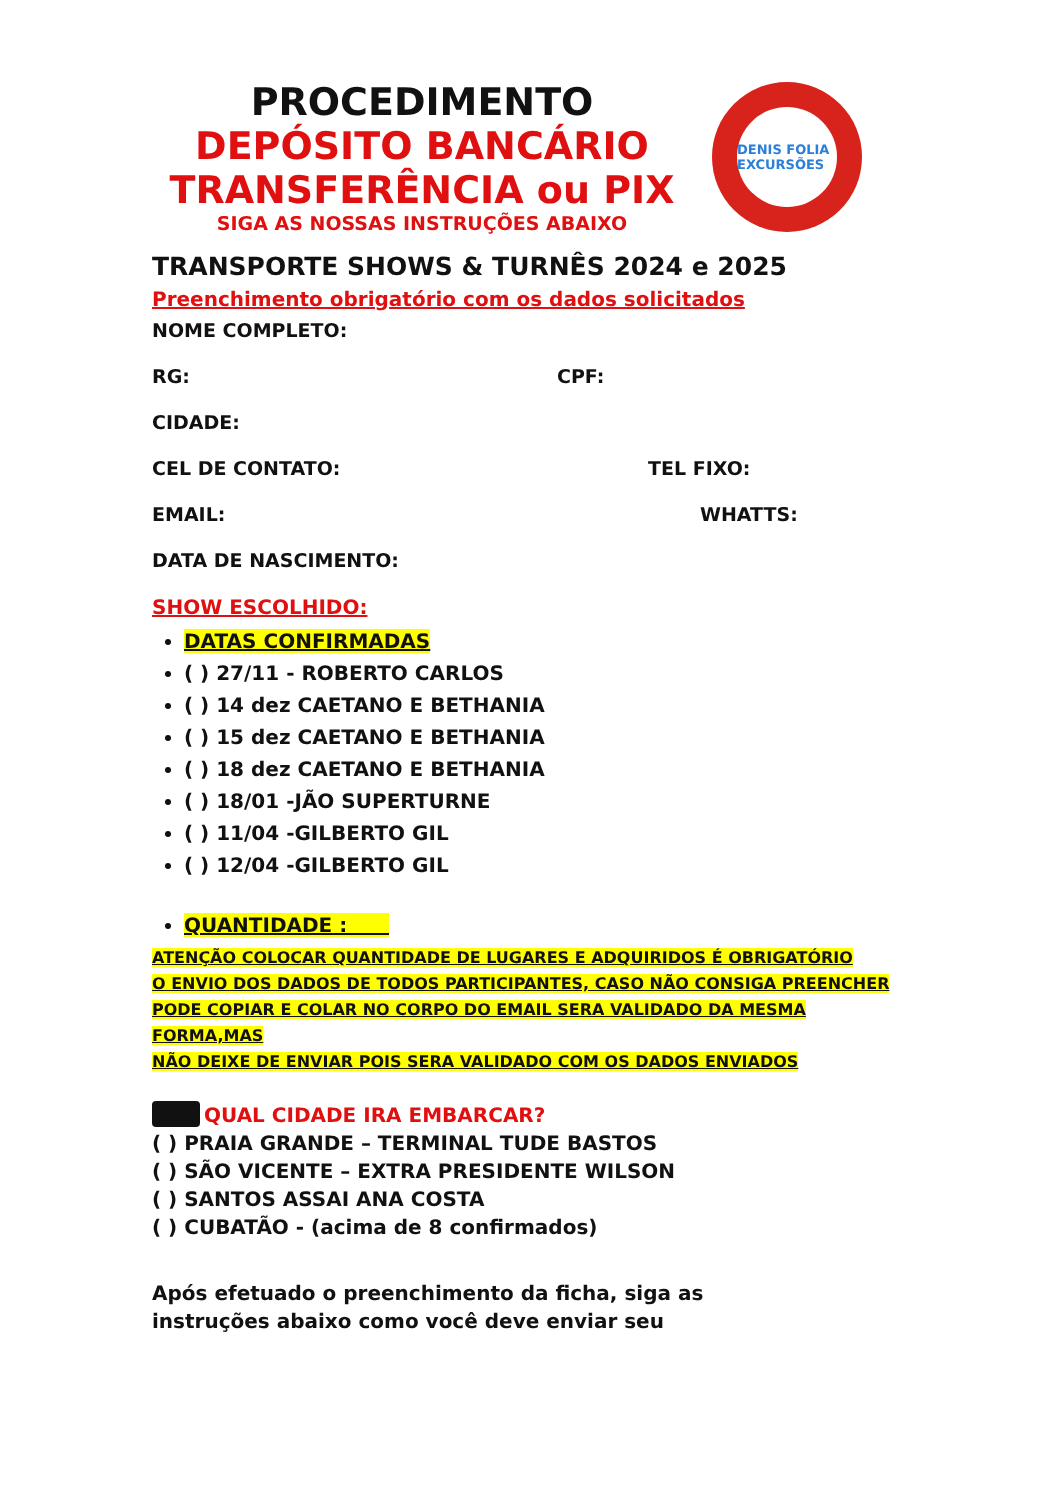PROCEDIMENTO
DEPÓSITO BANCÁRIO
TRANSFERÊNCIA ou PIX
SIGA AS NOSSAS INSTRUÇÕES ABAIXO
DENIS FOLIA EXCURSÕES
TRANSPORTE SHOWS & TURNÊS 2024 e 2025
Preenchimento obrigatório com os dados solicitados
NOME COMPLETO:
RG: CPF:
CIDADE:
CEL DE CONTATO: TEL FIXO:
EMAIL: WHATTS:
DATA DE NASCIMENTO:
SHOW ESCOLHIDO:
DATAS CONFIRMADAS
( ) 27/11 - ROBERTO CARLOS
( ) 14 dez CAETANO E BETHANIA
( ) 15 dez CAETANO E BETHANIA
( ) 18 dez CAETANO E BETHANIA
( ) 18/01 -JÃO SUPERTURNE
( ) 11/04 -GILBERTO GIL
( ) 12/04 -GILBERTO GIL
QUANTIDADE :
ATENÇÃO COLOCAR QUANTIDADE DE LUGARES E ADQUIRIDOS É OBRIGATÓRIO
O ENVIO DOS DADOS DE TODOS PARTICIPANTES, CASO NÃO CONSIGA PREENCHER
PODE COPIAR E COLAR NO CORPO DO EMAIL SERA VALIDADO DA MESMA FORMA,MAS
NÃO DEIXE DE ENVIAR POIS SERA VALIDADO COM OS DADOS ENVIADOS
QUAL CIDADE IRA EMBARCAR?
( ) PRAIA GRANDE – TERMINAL TUDE BASTOS
( ) SÃO VICENTE – EXTRA PRESIDENTE WILSON
( ) SANTOS ASSAI ANA COSTA
( ) CUBATÃO - (acima de 8 confirmados)
Após efetuado o preenchimento da ficha, siga as
instruções abaixo como você deve enviar seu